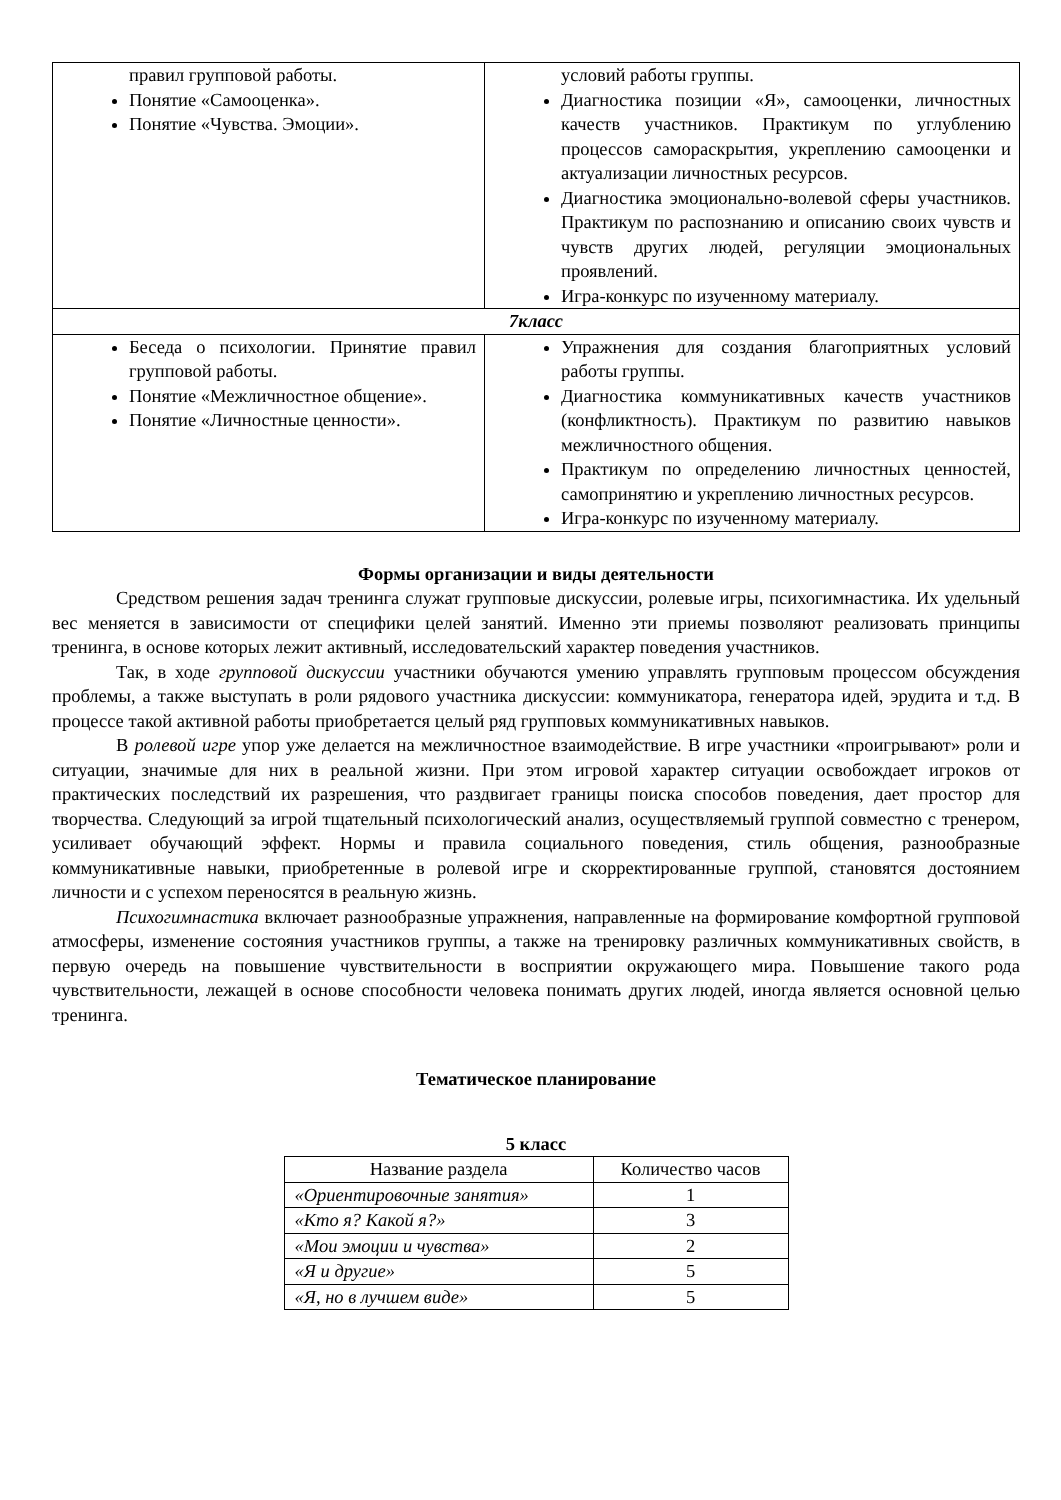| правил групповой работы. Понятие «Самооценка». Понятие «Чувства. Эмоции». | условий работы группы. Диагностика позиции «Я», самооценки, личностных качеств участников. Практикум по углублению процессов самораскрытия, укреплению самооценки и актуализации личностных ресурсов. Диагностика эмоционально-волевой сферы участников. Практикум по распознанию и описанию своих чувств и чувств других людей, регуляции эмоциональных проявлений. Игра-конкурс по изученному материалу. |
| 7класс | |
| Беседа о психологии. Принятие правил групповой работы. Понятие «Межличностное общение». Понятие «Личностные ценности». | Упражнения для создания благоприятных условий работы группы. Диагностика коммуникативных качеств участников (конфликтность). Практикум по развитию навыков межличностного общения. Практикум по определению личностных ценностей, самопринятию и укреплению личностных ресурсов. Игра-конкурс по изученному материалу. |
Формы организации и виды деятельности
Средством решения задач тренинга служат групповые дискуссии, ролевые игры, психогимнастика. Их удельный вес меняется в зависимости от специфики целей занятий. Именно эти приемы позволяют реализовать принципы тренинга, в основе которых лежит активный, исследовательский характер поведения участников.
Так, в ходе групповой дискуссии участники обучаются умению управлять групповым процессом обсуждения проблемы, а также выступать в роли рядового участника дискуссии: коммуникатора, генератора идей, эрудита и т.д. В процессе такой активной работы приобретается целый ряд групповых коммуникативных навыков.
В ролевой игре упор уже делается на межличностное взаимодействие. В игре участники «проигрывают» роли и ситуации, значимые для них в реальной жизни. При этом игровой характер ситуации освобождает игроков от практических последствий их разрешения, что раздвигает границы поиска способов поведения, дает простор для творчества. Следующий за игрой тщательный психологический анализ, осуществляемый группой совместно с тренером, усиливает обучающий эффект. Нормы и правила социального поведения, стиль общения, разнообразные коммуникативные навыки, приобретенные в ролевой игре и скорректированные группой, становятся достоянием личности и с успехом переносятся в реальную жизнь.
Психогимнастика включает разнообразные упражнения, направленные на формирование комфортной групповой атмосферы, изменение состояния участников группы, а также на тренировку различных коммуникативных свойств, в первую очередь на повышение чувствительности в восприятии окружающего мира. Повышение такого рода чувствительности, лежащей в основе способности человека понимать других людей, иногда является основной целью тренинга.
Тематическое планирование
5 класс
| Название раздела | Количество часов |
| «Ориентировочные занятия» | 1 |
| «Кто я? Какой я?» | 3 |
| «Мои эмоции и чувства» | 2 |
| «Я и другие» | 5 |
| «Я, но в лучшем виде» | 5 |